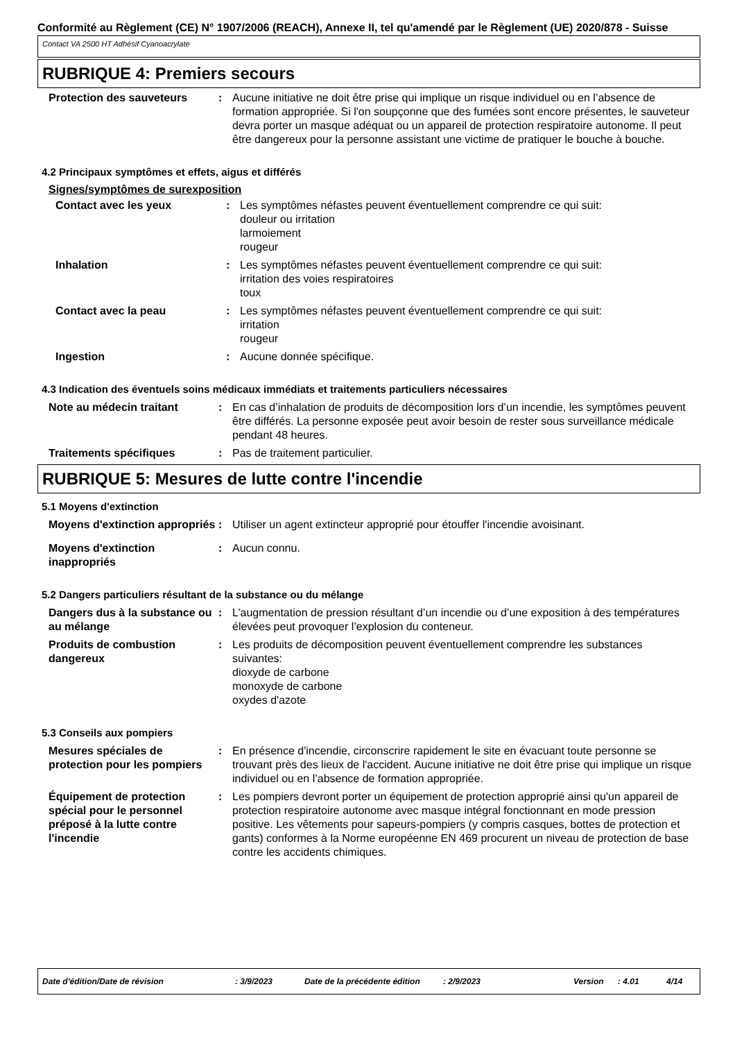Conformité au Règlement (CE) N° 1907/2006 (REACH), Annexe II, tel qu'amendé par le Règlement (UE) 2020/878 - Suisse
Contact VA 2500 HT Adhésif Cyanoacrylate
RUBRIQUE 4: Premiers secours
Protection des sauveteurs : Aucune initiative ne doit être prise qui implique un risque individuel ou en l’absence de formation appropriée. Si l'on soupçonne que des fumées sont encore présentes, le sauveteur devra porter un masque adéquat ou un appareil de protection respiratoire autonome. Il peut être dangereux pour la personne assistant une victime de pratiquer le bouche à bouche.
4.2 Principaux symptômes et effets, aigus et différés
Signes/symptômes de surexposition
Contact avec les yeux : Les symptômes néfastes peuvent éventuellement comprendre ce qui suit:
douleur ou irritation
larmoiement
rougeur
Inhalation : Les symptômes néfastes peuvent éventuellement comprendre ce qui suit:
irritation des voies respiratoires
toux
Contact avec la peau : Les symptômes néfastes peuvent éventuellement comprendre ce qui suit:
irritation
rougeur
Ingestion : Aucune donnée spécifique.
4.3 Indication des éventuels soins médicaux immédiats et traitements particuliers nécessaires
Note au médecin traitant : En cas d’inhalation de produits de décomposition lors d’un incendie, les symptômes peuvent être différés. La personne exposée peut avoir besoin de rester sous surveillance médicale pendant 48 heures.
Traitements spécifiques : Pas de traitement particulier.
RUBRIQUE 5: Mesures de lutte contre l'incendie
5.1 Moyens d'extinction
Moyens d'extinction appropriés
: Utiliser un agent extincteur approprié pour étouffer l'incendie avoisinant.
Moyens d'extinction inappropriés
: Aucun connu.
5.2 Dangers particuliers résultant de la substance ou du mélange
Dangers dus à la substance ou au mélange
: L’augmentation de pression résultant d’un incendie ou d’une exposition à des températures élevées peut provoquer l’explosion du conteneur.
Produits de combustion dangereux
: Les produits de décomposition peuvent éventuellement comprendre les substances suivantes:
dioxyde de carbone
monoxyde de carbone
oxydes d'azote
5.3 Conseils aux pompiers
Mesures spéciales de protection pour les pompiers
: En présence d'incendie, circonscrire rapidement le site en évacuant toute personne se trouvant près des lieux de l'accident. Aucune initiative ne doit être prise qui implique un risque individuel ou en l’absence de formation appropriée.
Équipement de protection spécial pour le personnel préposé à la lutte contre l'incendie
: Les pompiers devront porter un équipement de protection approprié ainsi qu'un appareil de protection respiratoire autonome avec masque intégral fonctionnant en mode pression positive. Les vêtements pour sapeurs-pompiers (y compris casques, bottes de protection et gants) conformes à la Norme européenne EN 469 procurent un niveau de protection de base contre les accidents chimiques.
Date d'édition/Date de révision: 3/9/2023 Date de la précédente édition: 2/9/2023 Version: 4.01 4/14